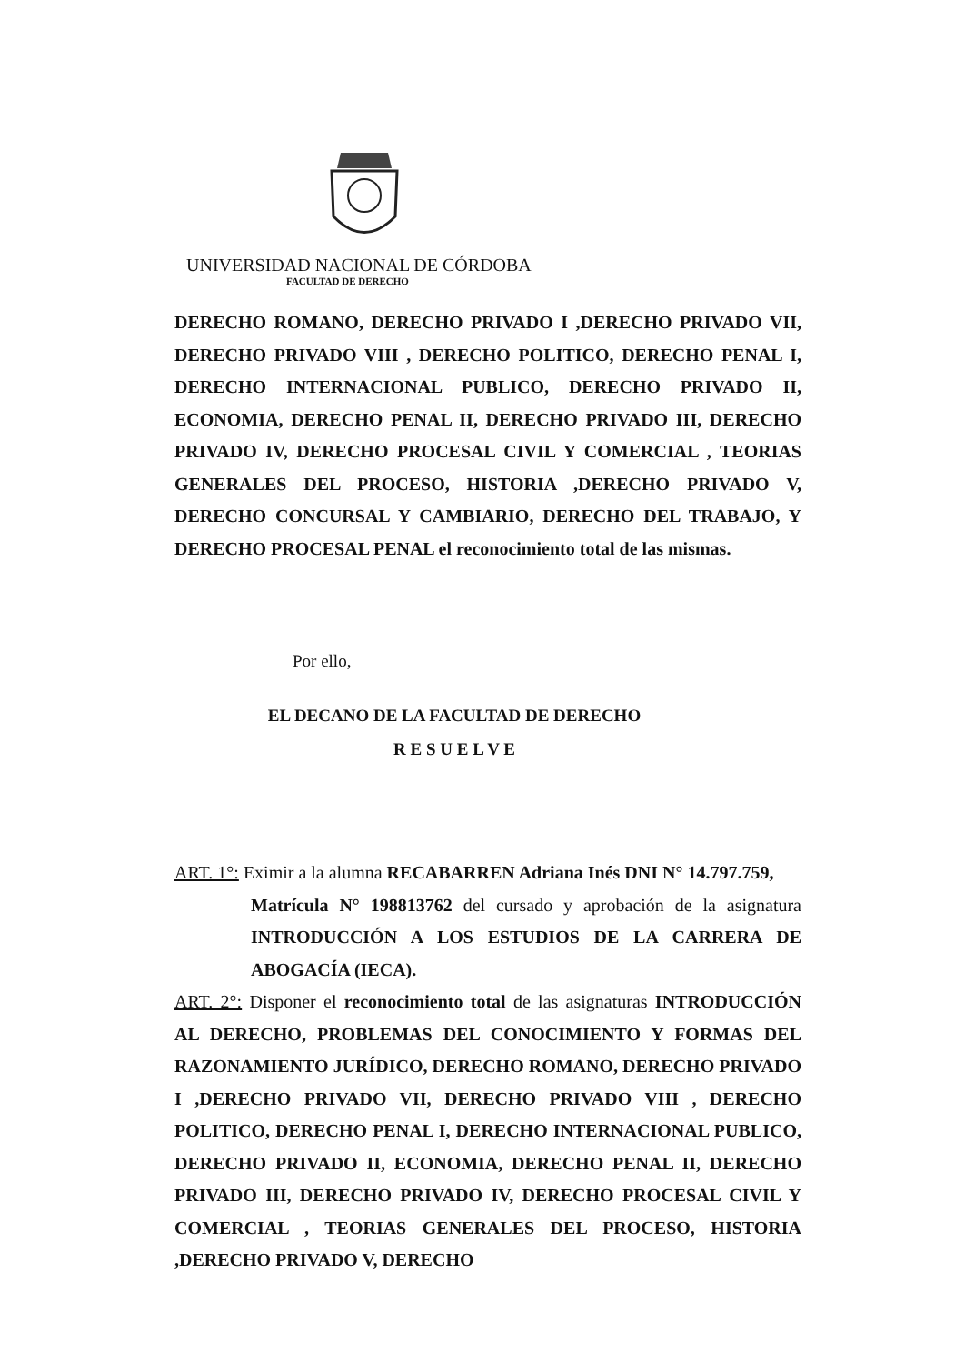UNIVERSIDAD NACIONAL DE CÓRDOBA
FACULTAD DE DERECHO
DERECHO ROMANO, DERECHO PRIVADO I ,DERECHO PRIVADO VII, DERECHO PRIVADO VIII , DERECHO POLITICO, DERECHO PENAL I, DERECHO INTERNACIONAL PUBLICO, DERECHO PRIVADO II, ECONOMIA, DERECHO PENAL II, DERECHO PRIVADO III, DERECHO PRIVADO IV, DERECHO PROCESAL CIVIL Y COMERCIAL , TEORIAS GENERALES DEL PROCESO, HISTORIA ,DERECHO PRIVADO V, DERECHO CONCURSAL Y CAMBIARIO, DERECHO DEL TRABAJO, Y DERECHO PROCESAL PENAL el reconocimiento total de las mismas.
Por ello,
EL DECANO DE LA FACULTAD DE DERECHO
R E S U E L V E
ART. 1°: Eximir a la alumna RECABARREN Adriana Inés DNI N° 14.797.759,
Matrícula N° 198813762 del cursado y aprobación de la asignatura INTRODUCCIÓN A LOS ESTUDIOS DE LA CARRERA DE ABOGACÍA (IECA).
ART. 2°: Disponer el reconocimiento total de las asignaturas INTRODUCCIÓN AL DERECHO, PROBLEMAS DEL CONOCIMIENTO Y FORMAS DEL RAZONAMIENTO JURÍDICO, DERECHO ROMANO, DERECHO PRIVADO I ,DERECHO PRIVADO VII, DERECHO PRIVADO VIII , DERECHO POLITICO, DERECHO PENAL I, DERECHO INTERNACIONAL PUBLICO, DERECHO PRIVADO II, ECONOMIA, DERECHO PENAL II, DERECHO PRIVADO III, DERECHO PRIVADO IV, DERECHO PROCESAL CIVIL Y COMERCIAL , TEORIAS GENERALES DEL PROCESO, HISTORIA ,DERECHO PRIVADO V, DERECHO